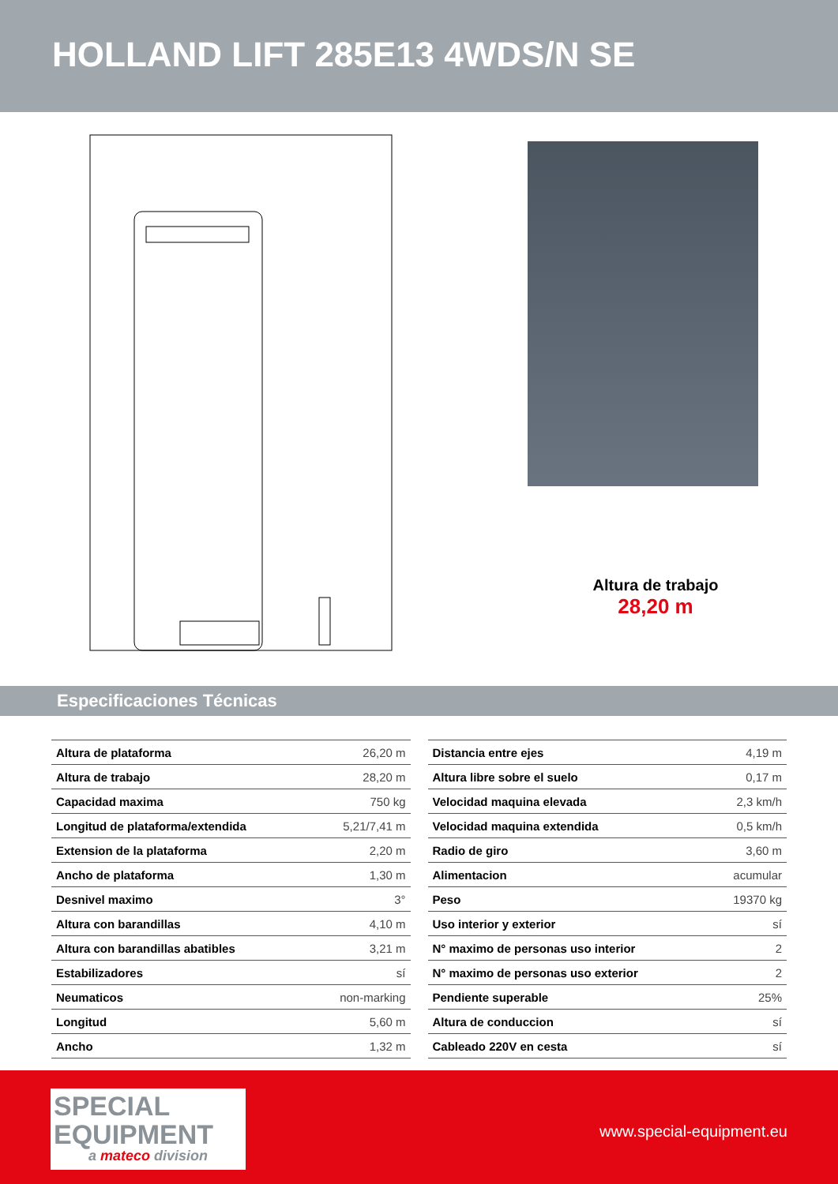HOLLAND LIFT 285E13 4WDS/N SE
Altura de trabajo
28,20 m
Especificaciones Técnicas
| Altura de plataforma | 26,20 m |
| Altura de trabajo | 28,20 m |
| Capacidad maxima | 750 kg |
| Longitud de plataforma/extendida | 5,21/7,41 m |
| Extension de la plataforma | 2,20 m |
| Ancho de plataforma | 1,30 m |
| Desnivel maximo | 3° |
| Altura con barandillas | 4,10 m |
| Altura con barandillas abatibles | 3,21 m |
| Estabilizadores | sí |
| Neumaticos | non-marking |
| Longitud | 5,60 m |
| Ancho | 1,32 m |
| Distancia entre ejes | 4,19 m |
| Altura libre sobre el suelo | 0,17 m |
| Velocidad maquina elevada | 2,3 km/h |
| Velocidad maquina extendida | 0,5 km/h |
| Radio de giro | 3,60 m |
| Alimentacion | acumular |
| Peso | 19370 kg |
| Uso interior y exterior | sí |
| N° maximo de personas uso interior | 2 |
| N° maximo de personas uso exterior | 2 |
| Pendiente superable | 25% |
| Altura de conduccion | sí |
| Cableado 220V en cesta | sí |
SPECIAL
EQUIPMENT
a mateco division
www.special-equipment.eu